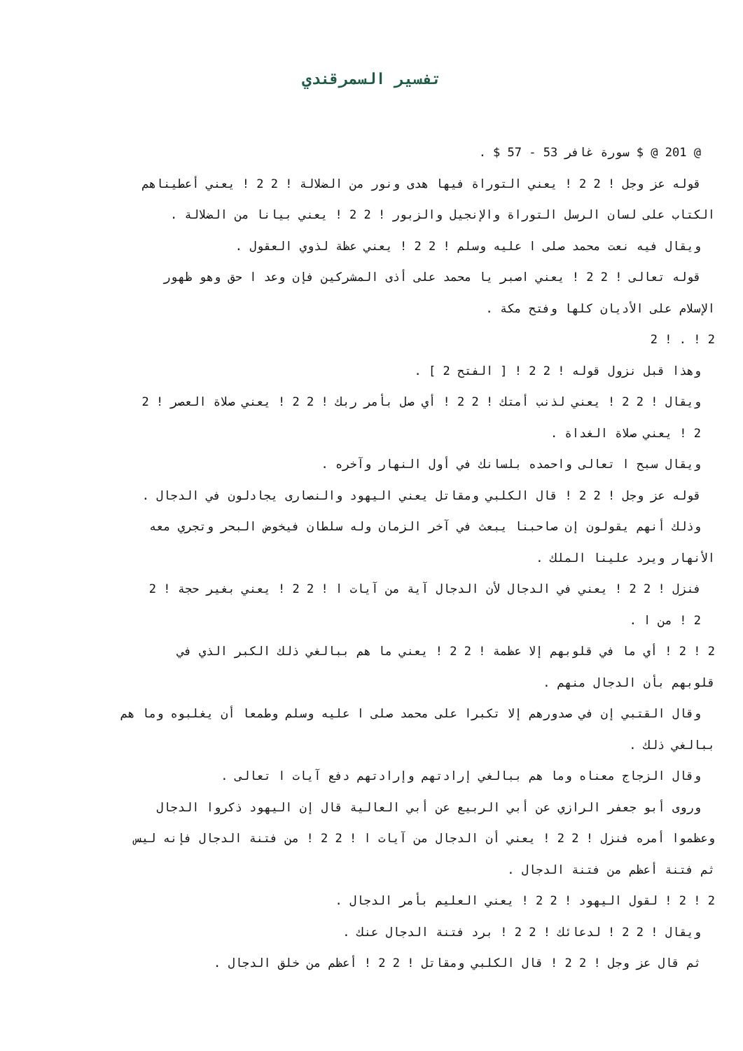تفسير السمرقندي
@ 201 @ $ سورة غافر 53 - 57 $ .
قوله عز وجل ! 2 2 ! يعني التوراة فيها هدى ونور من الضلالة ! 2 2 ! يعني أعطيناهم
الكتاب على لسان الرسل التوراة والإنجيل والزبور ! 2 2 ! يعني بيانا من الضلالة .
ويقال فيه نعت محمد صلى ا عليه وسلم ! 2 2 ! يعني عظة لذوي العقول .
قوله تعالى ! 2 2 ! يعني اصبر يا محمد على أذى المشركين فإن وعد ا حق وهو ظهور
الإسلام على الأديان كلها وفتح مكة .
2 ! . ! 2
وهذا قبل نزول قوله ! 2 2 ! [ الفتح 2 ] .
ويقال ! 2 2 ! يعني لذنب أمتك ! 2 2 ! أي صل بأمر ربك ! 2 2 ! يعني صلاة العصر ! 2
2 ! يعني صلاة الغداة .
ويقال سبح ا تعالى واحمده بلسانك في أول النهار وآخره .
قوله عز وجل ! 2 2 ! قال الكلبي ومقاتل يعني اليهود والنصارى يجادلون في الدجال .
وذلك أنهم يقولون إن صاحبنا يبعث في آخر الزمان وله سلطان فيخوض البحر وتجري معه
الأنهار ويرد علينا الملك .
فنزل ! 2 2 ! يعني في الدجال لأن الدجال آية من آيات ا ! 2 2 ! يعني بغير حجة ! 2
2 ! من ا .
2 ! 2 ! أي ما في قلوبهم إلا عظمة ! 2 2 ! يعني ما هم ببالغي ذلك الكبر الذي في
قلوبهم بأن الدجال منهم .
وقال القتبي إن في صدورهم إلا تكبرا على محمد صلى ا عليه وسلم وطمعا أن يغلبوه وما هم
ببالغي ذلك .
وقال الزجاج معناه وما هم ببالغي إرادتهم وإرادتهم دفع آيات ا تعالى .
وروى أبو جعفر الرازي عن أبي الربيع عن أبي العالية قال إن اليهود ذكروا الدجال
وعظموا أمره فنزل ! 2 2 ! يعني أن الدجال من آيات ا ! 2 2 ! من فتنة الدجال فإنه ليس
ثم فتنة أعظم من فتنة الدجال .
2 ! 2 ! لقول اليهود ! 2 2 ! يعني العليم بأمر الدجال .
ويقال ! 2 2 ! لدعائك ! 2 2 ! برد فتنة الدجال عنك .
ثم قال عز وجل ! 2 2 ! قال الكلبي ومقاتل ! 2 2 ! أعظم من خلق الدجال .